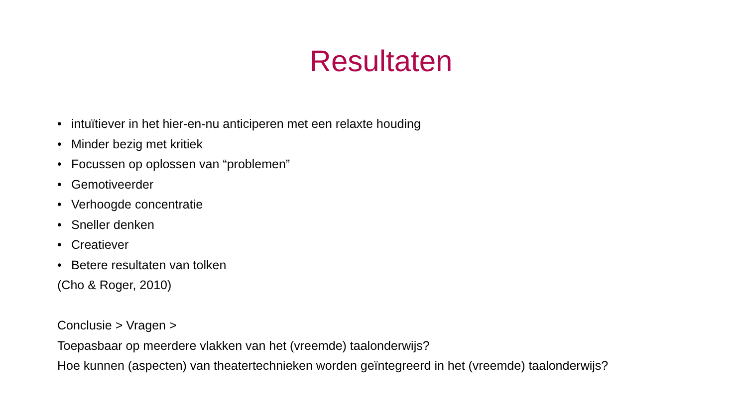Resultaten
• intuïtiever in het hier-en-nu anticiperen met een relaxte houding
• Minder bezig met kritiek
• Focussen op oplossen van “problemen”
• Gemotiveerder
• Verhoogde concentratie
• Sneller denken
• Creatiever
• Betere resultaten van tolken
(Cho & Roger, 2010)
Conclusie > Vragen >
Toepasbaar op meerdere vlakken van het (vreemde) taalonderwijs?
Hoe kunnen (aspecten) van theatertechnieken worden geïntegreerd in het (vreemde) taalonderwijs?